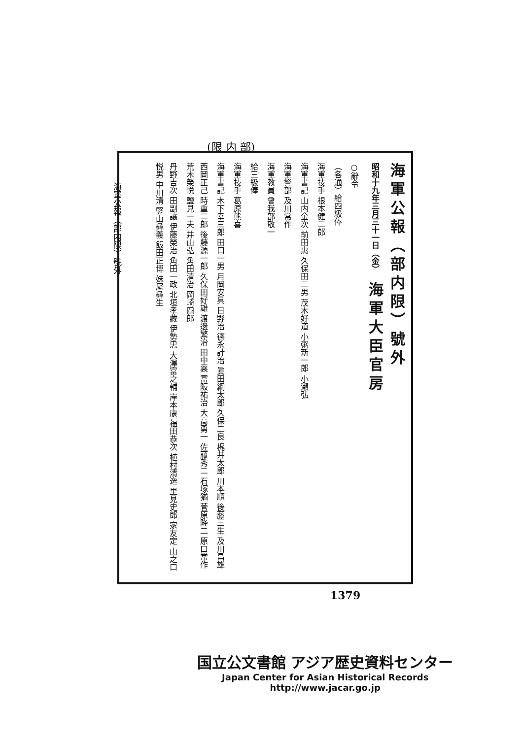(限 内 部)
海軍公報（部内限）號外
海軍公報（部内限）號外
昭和十九年三月三十一日（金） 海軍大臣官房
○辭令
（各通）給四級俸
海軍技手 根本健二郎
海軍書記 山内金次 前田惠 久保田二男 茂木好道 小粥新一郎 小瀨弘
海軍警部 及川常作
海軍教員 曾我部敬一
給三級俸
海軍技手 葛原熊喜
海軍書記 木下幸三郎 田口一男 月岡安具 日野治 德永計治 眞田綱太郎 久保二良 梶井太郎 川本順 後藤三生 及川昌雄
西岡正己 時重二郎 後藤源一郎 久保田好雄 渡邊繁治 田中襄 富阪祐治 大高勇一 佐藤秀二 石塚猶 菅原隆二 原口常作 荒木榮悦 鹽見一夫 井山弘 角田清治 岡崎四郎
丹野吉次 田副讓 伊藤榮治 角田一政 北垣孝藏 伊勢忠 大澤富之輔 岸本康 福田恭次 植村清逸 里見史郎 家友定 山之口悦男 中川清 竪山彝義 飯田正博 妹尾彝生
1379
国立公文書館 アジア歴史資料センター
Japan Center for Asian Historical Records
http://www.jacar.go.jp